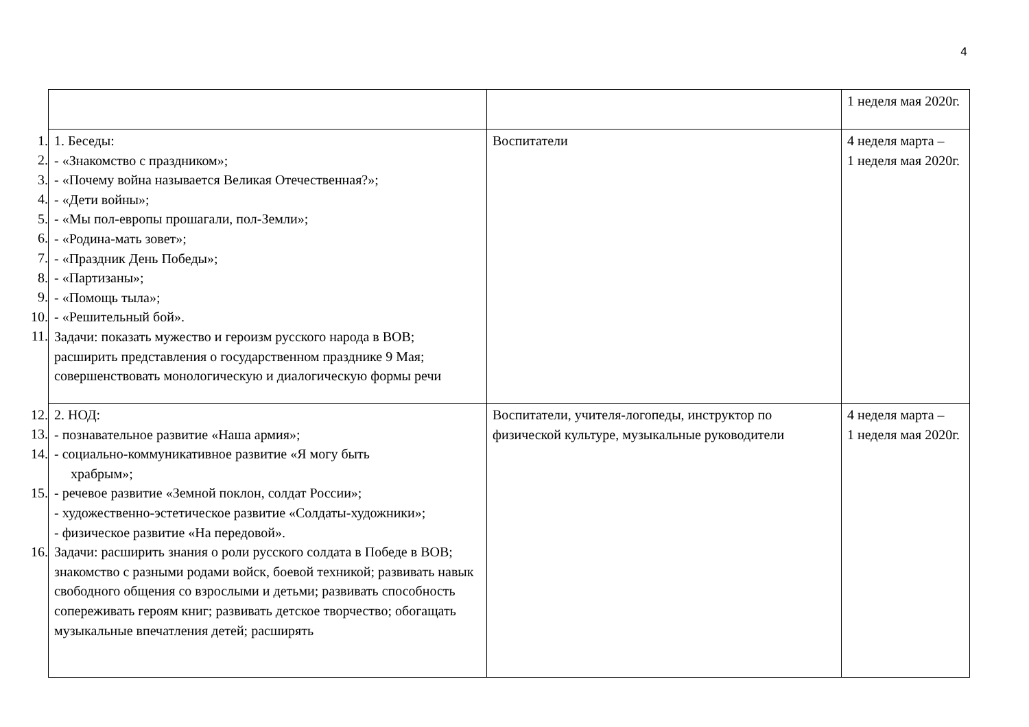4
| | | | 1 неделя мая 2020г. |
| 1. 2. 3. 4. 5. 6. 7. 8. 9. 10. 11. | 1. Беседы: - «Знакомство с праздником»; - «Почему война называется Великая Отечественная?»; - «Дети войны»; - «Мы пол-европы прошагали, пол-Земли»; - «Родина-мать зовет»; - «Праздник День Победы»; - «Партизаны»; - «Помощь тыла»; - «Решительный бой». Задачи: показать мужество и героизм русского народа в ВОВ; расширить представления о государственном празднике 9 Мая; совершенствовать монологическую и диалогическую формы речи | Воспитатели | 4 неделя марта – 1 неделя мая 2020г. |
| 12. 13. 14. 15. 16. | 2. НОД: - познавательное развитие «Наша армия»; - социально-коммуникативное развитие «Я могу быть храбрым»; - речевое развитие «Земной поклон, солдат России»; - художественно-эстетическое развитие «Солдаты-художники»; - физическое развитие «На передовой». Задачи: расширить знания о роли русского солдата в Победе в ВОВ; знакомство с разными родами войск, боевой техникой; развивать навык свободного общения со взрослыми и детьми; развивать способность сопереживать героям книг; развивать детское творчество; обогащать музыкальные впечатления детей; расширять | Воспитатели, учителя-логопеды, инструктор по физической культуре, музыкальные руководители | 4 неделя марта – 1 неделя мая 2020г. |